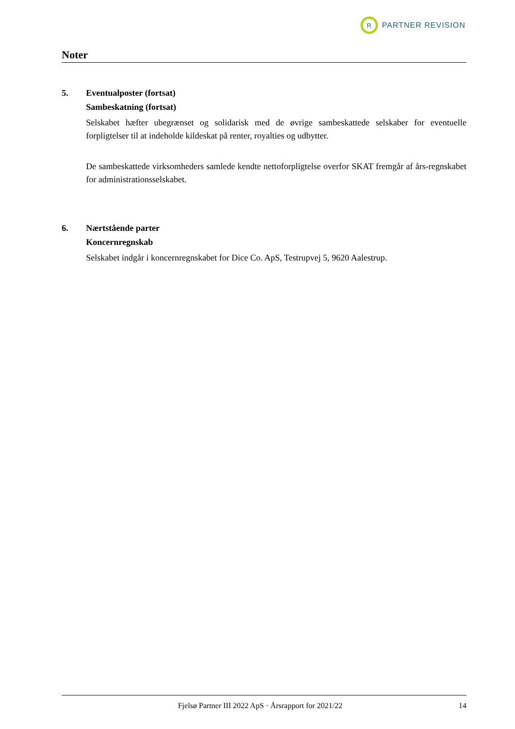R
PARTNER REVISION
Noter
5. Eventualposter (fortsat)
Sambeskatning (fortsat)
Selskabet hæfter ubegrænset og solidarisk med de øvrige sambeskattede selskaber for eventuelle forpligtelser til at indeholde kildeskat på renter, royalties og udbytter.
De sambeskattede virksomheders samlede kendte nettoforpligtelse overfor SKAT fremgår af års-regnskabet for administrationsselskabet.
6. Nærtstående parter
Koncernregnskab
Selskabet indgår i koncernregnskabet for Dice Co. ApS, Testrupvej 5, 9620 Aalestrup.
Fjelsø Partner III 2022 ApS · Årsrapport for 2021/22 14